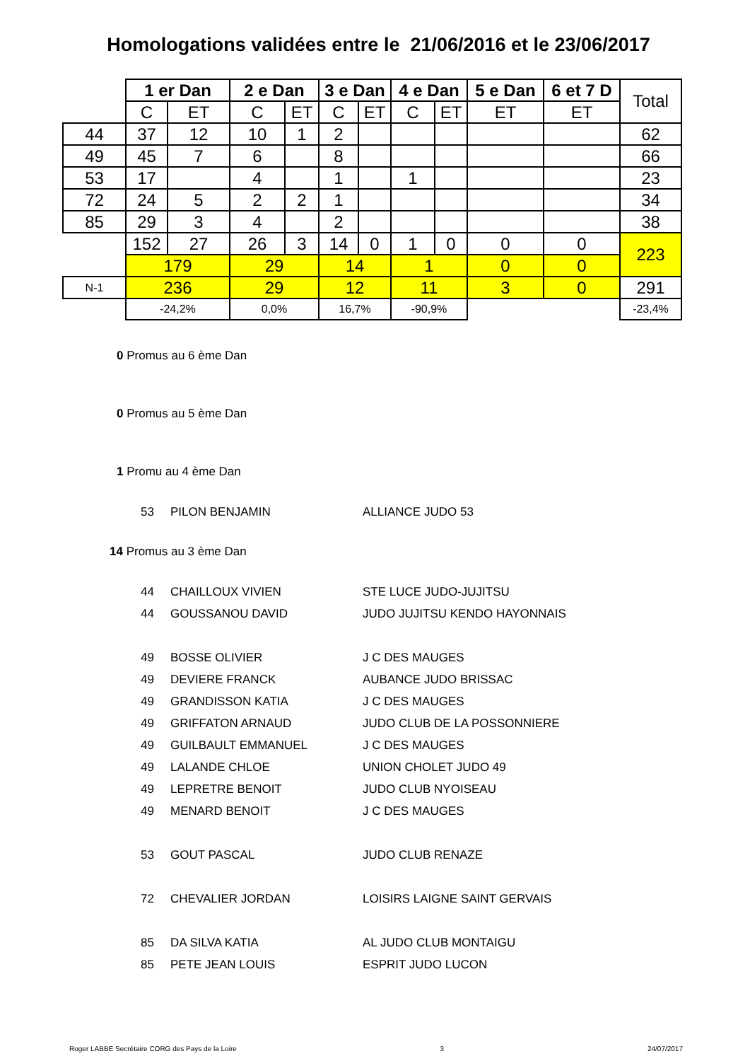Homologations validées entre le 21/06/2016 et le 23/06/2017
| | 1 er Dan | | 2 e Dan | | 3 e Dan | | 4 e Dan | | 5 e Dan | 6 et 7 D | Total |
| --- | --- | --- | --- | --- | --- | --- | --- | --- | --- | --- | --- |
| | C | ET | C | ET | C | ET | C | ET | ET | ET | |
| 44 | 37 | 12 | 10 | 1 | 2 | | | | | | 62 |
| 49 | 45 | 7 | 6 | | 8 | | | | | | 66 |
| 53 | 17 | | 4 | | 1 | | 1 | | | | 23 |
| 72 | 24 | 5 | 2 | 2 | 1 | | | | | | 34 |
| 85 | 29 | 3 | 4 | | 2 | | | | | | 38 |
| | 152 | 27 | 26 | 3 | 14 | 0 | 1 | 0 | 0 | 0 | 223 |
| | 179 | | 29 | | 14 | | 1 | | 0 | 0 | |
| N-1 | 236 | | 29 | | 12 | | 11 | | 3 | 0 | 291 |
| | -24,2% | | 0,0% | | 16,7% | | -90,9% | | | | -23,4% |
0 Promus au 6 ème Dan
0 Promus au 5 ème Dan
1 Promu au 4 ème Dan
53 PILON BENJAMIN ALLIANCE JUDO 53
14 Promus au 3 ème Dan
44 CHAILLOUX VIVIEN STE LUCE JUDO-JUJITSU
44 GOUSSANOU DAVID JUDO JUJITSU KENDO HAYONNAIS
49 BOSSE OLIVIER J C DES MAUGES
49 DEVIERE FRANCK AUBANCE JUDO BRISSAC
49 GRANDISSON KATIA J C DES MAUGES
49 GRIFFATON ARNAUD JUDO CLUB DE LA POSSONNIERE
49 GUILBAULT EMMANUEL J C DES MAUGES
49 LALANDE CHLOE UNION CHOLET JUDO 49
49 LEPRETRE BENOIT JUDO CLUB NYOISEAU
49 MENARD BENOIT J C DES MAUGES
53 GOUT PASCAL JUDO CLUB RENAZE
72 CHEVALIER JORDAN LOISIRS LAIGNE SAINT GERVAIS
85 DA SILVA KATIA AL JUDO CLUB MONTAIGU
85 PETE JEAN LOUIS ESPRIT JUDO LUCON
Roger LABBE Secrétaire CORG des Pays de la Loire 3 24/07/2017